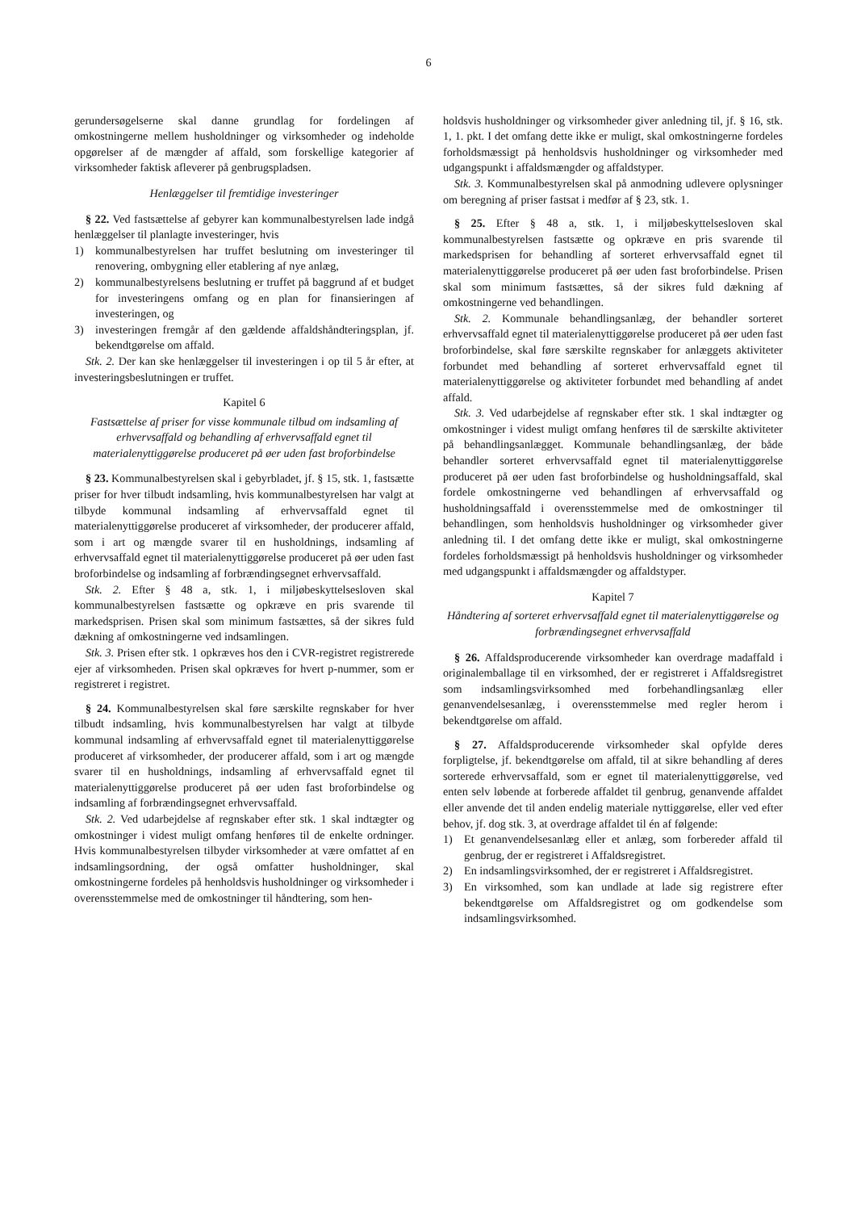6
gerundersøgelserne skal danne grundlag for fordelingen af omkostningerne mellem husholdninger og virksomheder og indeholde opgørelser af de mængder af affald, som forskellige kategorier af virksomheder faktisk afleverer på genbrugspladsen.
Henlæggelser til fremtidige investeringer
§ 22. Ved fastsættelse af gebyrer kan kommunalbestyrelsen lade indgå henlæggelser til planlagte investeringer, hvis
1) kommunalbestyrelsen har truffet beslutning om investeringer til renovering, ombygning eller etablering af nye anlæg,
2) kommunalbestyrelsens beslutning er truffet på baggrund af et budget for investeringens omfang og en plan for finansieringen af investeringen, og
3) investeringen fremgår af den gældende affaldshåndteringsplan, jf. bekendtgørelse om affald.
Stk. 2. Der kan ske henlæggelser til investeringen i op til 5 år efter, at investeringsbeslutningen er truffet.
Kapitel 6
Fastsættelse af priser for visse kommunale tilbud om indsamling af erhvervsaffald og behandling af erhvervsaffald egnet til materialenyttiggørelse produceret på øer uden fast broforbindelse
§ 23. Kommunalbestyrelsen skal i gebyrbladet, jf. § 15, stk. 1, fastsætte priser for hver tilbudt indsamling, hvis kommunalbestyrelsen har valgt at tilbyde kommunal indsamling af erhvervsaffald egnet til materialenyttiggørelse produceret af virksomheder, der producerer affald, som i art og mængde svarer til en husholdnings, indsamling af erhvervsaffald egnet til materialenyttiggørelse produceret på øer uden fast broforbindelse og indsamling af forbrændingsegnet erhvervsaffald.
Stk. 2. Efter § 48 a, stk. 1, i miljøbeskyttelsesloven skal kommunalbestyrelsen fastsætte og opkræve en pris svarende til markedsprisen. Prisen skal som minimum fastsættes, så der sikres fuld dækning af omkostningerne ved indsamlingen.
Stk. 3. Prisen efter stk. 1 opkræves hos den i CVR-registret registrerede ejer af virksomheden. Prisen skal opkræves for hvert p-nummer, som er registreret i registret.
§ 24. Kommunalbestyrelsen skal føre særskilte regnskaber for hver tilbudt indsamling, hvis kommunalbestyrelsen har valgt at tilbyde kommunal indsamling af erhvervsaffald egnet til materialenyttiggørelse produceret af virksomheder, der producerer affald, som i art og mængde svarer til en husholdnings, indsamling af erhvervsaffald egnet til materialenyttiggørelse produceret på øer uden fast broforbindelse og indsamling af forbrændingsegnet erhvervsaffald.
Stk. 2. Ved udarbejdelse af regnskaber efter stk. 1 skal indtægter og omkostninger i videst muligt omfang henføres til de enkelte ordninger. Hvis kommunalbestyrelsen tilbyder virksomheder at være omfattet af en indsamlingsordning, der også omfatter husholdninger, skal omkostningerne fordeles på henholdsvis husholdninger og virksomheder i overensstemmelse med de omkostninger til håndtering, som hen-
holdsvis husholdninger og virksomheder giver anledning til, jf. § 16, stk. 1, 1. pkt. I det omfang dette ikke er muligt, skal omkostningerne fordeles forholdsmæssigt på henholdsvis husholdninger og virksomheder med udgangspunkt i affaldsmængder og affaldstyper.
Stk. 3. Kommunalbestyrelsen skal på anmodning udlevere oplysninger om beregning af priser fastsat i medfør af § 23, stk. 1.
§ 25. Efter § 48 a, stk. 1, i miljøbeskyttelsesloven skal kommunalbestyrelsen fastsætte og opkræve en pris svarende til markedsprisen for behandling af sorteret erhvervsaffald egnet til materialenyttiggørelse produceret på øer uden fast broforbindelse. Prisen skal som minimum fastsættes, så der sikres fuld dækning af omkostningerne ved behandlingen.
Stk. 2. Kommunale behandlingsanlæg, der behandler sorteret erhvervsaffald egnet til materialenyttiggørelse produceret på øer uden fast broforbindelse, skal føre særskilte regnskaber for anlæggets aktiviteter forbundet med behandling af sorteret erhvervsaffald egnet til materialenyttiggørelse og aktiviteter forbundet med behandling af andet affald.
Stk. 3. Ved udarbejdelse af regnskaber efter stk. 1 skal indtægter og omkostninger i videst muligt omfang henføres til de særskilte aktiviteter på behandlingsanlægget. Kommunale behandlingsanlæg, der både behandler sorteret erhvervsaffald egnet til materialenyttiggørelse produceret på øer uden fast broforbindelse og husholdningsaffald, skal fordele omkostningerne ved behandlingen af erhvervsaffald og husholdningsaffald i overensstemmelse med de omkostninger til behandlingen, som henholdsvis husholdninger og virksomheder giver anledning til. I det omfang dette ikke er muligt, skal omkostningerne fordeles forholdsmæssigt på henholdsvis husholdninger og virksomheder med udgangspunkt i affaldsmængder og affaldstyper.
Kapitel 7
Håndtering af sorteret erhvervsaffald egnet til materialenyttiggørelse og forbrændingsegnet erhvervsaffald
§ 26. Affaldsproducerende virksomheder kan overdrage madaffald i originalemballage til en virksomhed, der er registreret i Affaldsregistret som indsamlingsvirksomhed med forbehandlingsanlæg eller genanvendelsesanlæg, i overensstemmelse med regler herom i bekendtgørelse om affald.
§ 27. Affaldsproducerende virksomheder skal opfylde deres forpligtelse, jf. bekendtgørelse om affald, til at sikre behandling af deres sorterede erhvervsaffald, som er egnet til materialenyttiggørelse, ved enten selv løbende at forberede affaldet til genbrug, genanvende affaldet eller anvende det til anden endelig materiale nyttiggørelse, eller ved efter behov, jf. dog stk. 3, at overdrage affaldet til én af følgende:
1) Et genanvendelsesanlæg eller et anlæg, som forbereder affald til genbrug, der er registreret i Affaldsregistret.
2) En indsamlingsvirksomhed, der er registreret i Affaldsregistret.
3) En virksomhed, som kan undlade at lade sig registrere efter bekendtgørelse om Affaldsregistret og om godkendelse som indsamlingsvirksomhed.